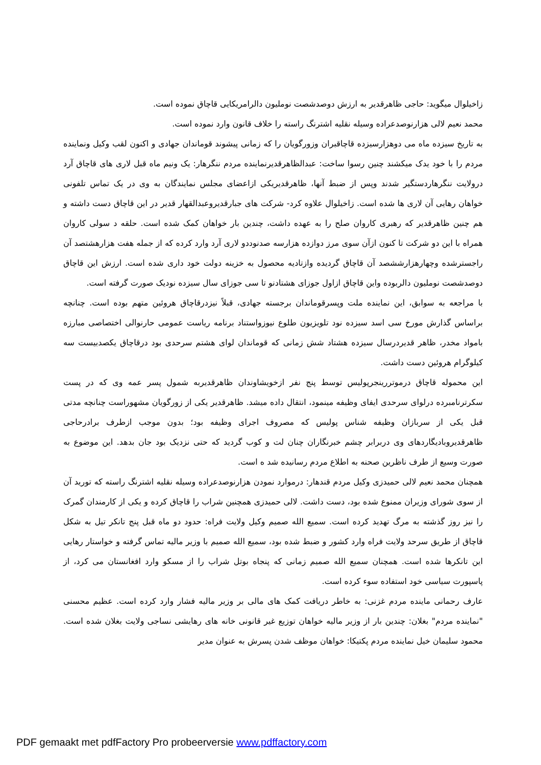زاخیلوال میگوید: حاجی ظاهرقدیر به ارزش دوصدشصت نوملیون دالرامریکایی قاچاق نموده است.
محمد نعیم لالی هزارنوصدعراده وسیله نقلیه اشترنگ راسته را خلاف قانون وارد نموده است.
به تاریخ سیزده ماه می دوهزارسیزده قاچاقبران وزورگویان را که زمانی پیشوند قوماندان جهادی و اکنون لقب وکیل ونماینده مردم را با خود یدک میکشند چنین رسوا ساخت: عبدالظاهرقدیرنماینده مردم ننگرهار: یک ونیم ماه قبل لاری های قاچاق آرد درولایت ننگرهاردستگیر شدند وپس از ضبط آنها، ظاهرقدیریکی ازاعضای مجلس نمایندگان به وی در یک تماس تلفونی خواهان رهایی آن لاری ها شده است. زاخیلوال علاوه کرد- شرکت های جبارقدیروعبدالقهار قدیر در این قاچاق دست داشته و هم چنین ظاهرقدیر که رهبری کاروان صلح را به عهده داشت، چندین بار خواهان کمک شده است. حلقه د سولی کاروان همراه با این دو شرکت تا کنون ازآن سوی مرز دوازده هزارسه صدنوددو لاری آرد وارد کرده که از جمله هفت هزارهشتصد آن راجسترشده وچهارهزارششصد آن قاچاق گردیده وازتادیه محصول به خزینه دولت خود داری شده است. ارزش این قاچاق دوصدشصت نوملیون دالربوده واین قاچاق ازاول جوزای هشتادنو تا سی جوزای سال سیزده نودیک صورت گرفته است.
با مراجعه به سوابق، این نماینده ملت وپسرقوماندان برجسته جهادی، قبلاً نیزدرقاچاق هروئین متهم بوده است. چنانچه براساس گذارش مورخ سی اسد سیزده نود تلویزیون طلوع نیوزواستناد برنامه ریاست عمومی حارنوالی اختصاصی مبارزه بامواد مخدر، ظاهر قدیردرسال سیزده هشتاد شش زمانی که قوماندان لوای هشتم سرحدی بود درقاچاق یکصدبیست سه کیلوگرام هروئین دست داشت.
این محموله قاچاق درموتررینجرپولیس توسط پنج نفر ازخویشاوندان ظاهرقدیربه شمول پسر عمه وی که در پست سکرترنامبرده درلوای سرحدی ایفای وظیفه مینمود، انتقال داده میشد. ظاهرقدیر یکی از زورگویان مشهوراست چنانچه مدتی قبل یکی از سربازان وظیفه شناس پولیس که مصروف اجرای وظیفه بود؛ بدون موجب ازطرف برادرحاجی ظاهرقدیروبادیگاردهای وی دربرابر چشم خبرنگاران چنان لت و کوب گردید که حتی نزدیک بود جان بدهد. این موضوع به صورت وسیع از طرف ناظرین صحنه به اطلاع مردم رسانیده شد ه است.
همچنان محمد نعیم لالی حمیدزی وکیل مردم قندهار: درموارد نمودن هزارنوصدعراده وسیله نقلیه اشترنگ راسته که تورید آن از سوی شورای وزیران ممنوع شده بود، دست داشت. لالی حمیدزی همچنین شراب را قاچاق کرده و یکی از کارمندان گمرک را نیز روز گذشته به مرگ تهدید کرده است. سمیع الله صمیم وکیل ولایت فراه: حدود دو ماه قبل پنج تانکر تیل به شکل قاچاق از طریق سرحد ولایت فراه وارد کشور و ضبط شده بود، سمیع الله صمیم با وزیر مالیه تماس گرفته و خواستار رهایی این تانکرها شده است. همچنان سمیع الله صمیم زمانی که پنجاه بوتل شراب را از مسکو وارد افغانستان می کرد، از پاسپورت سیاسی خود استفاده سوء کرده است.
عارف رحمانی ماینده مردم غزنی: به خاطر دریافت کمک های مالی بر وزیر مالیه فشار وارد کرده است. عظیم محسنی "نماینده مردم" بغلان: چندین بار از وزیر مالیه خواهان توزیع غیر قانونی خانه های رهایشی نساجی ولایت بغلان شده است. محمود سلیمان خیل نماینده مردم پکتیکا: خواهان موظف شدن پسرش به عنوان مدیر
PDF gemaakt met pdfFactory Pro probeerversie www.pdffactory.com